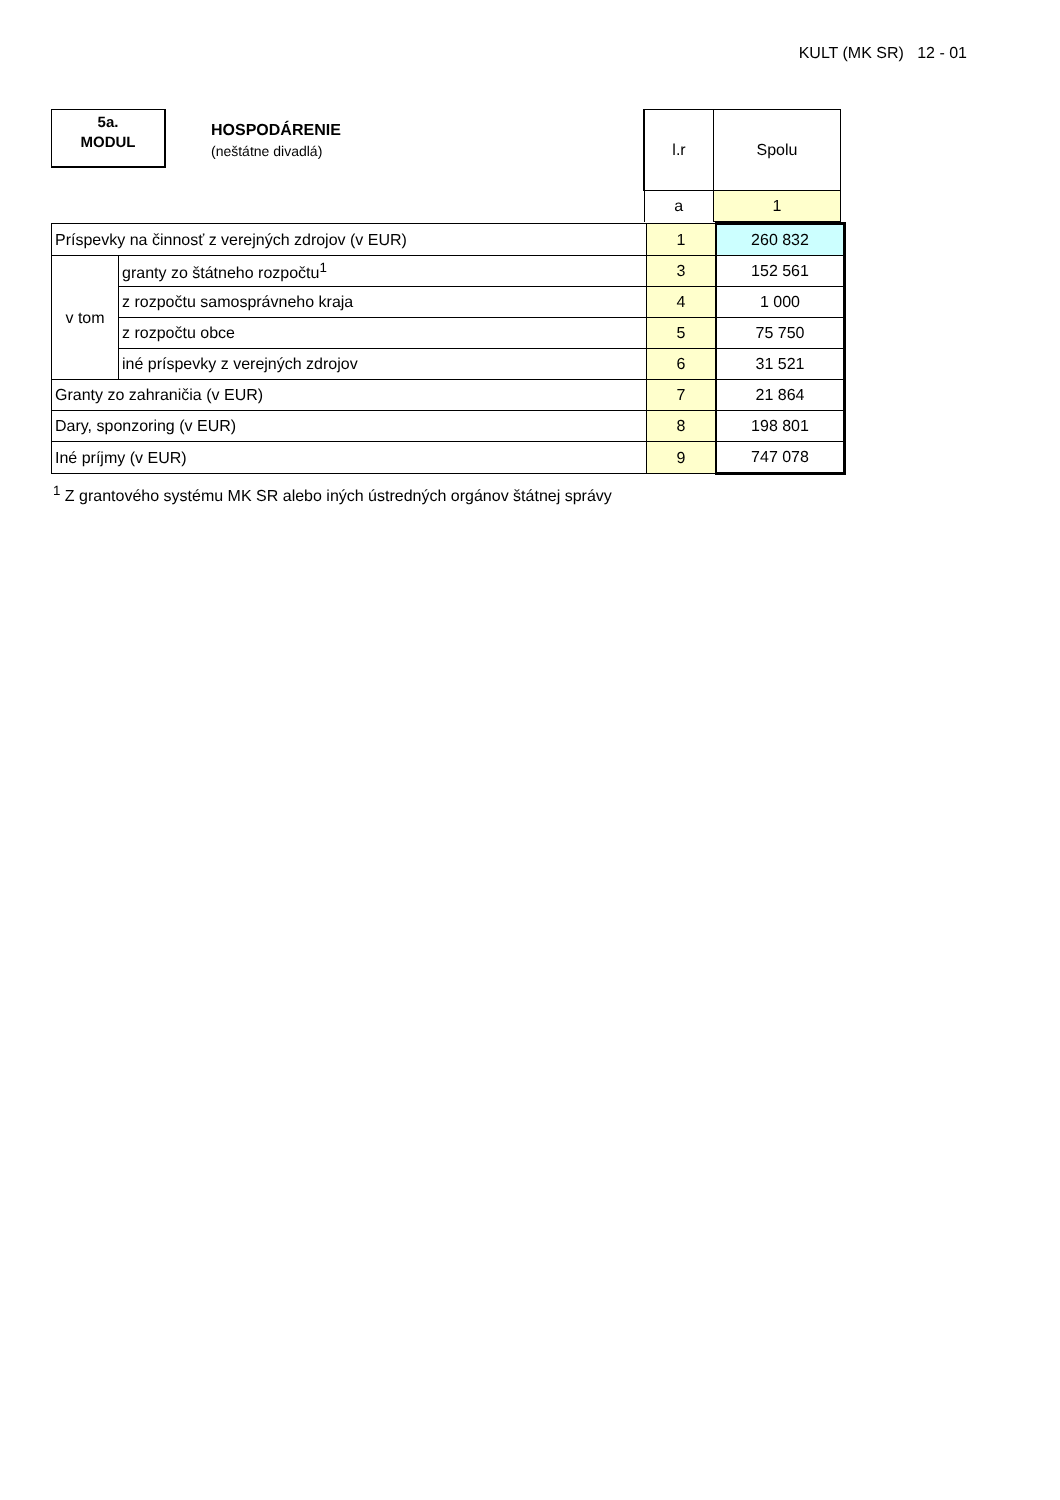KULT (MK SR) 12 - 01
5a.
MODUL
HOSPODÁRENIE
(neštátne divadlá)
| l.r | Spolu |
| a | 1 |
| Príspevky na činnosť z verejných zdrojov (v EUR) | | 1 | 260 832 |
| v tom | granty zo štátneho rozpočtu<sup>1</sup> | 3 | 152 561 |
| | z rozpočtu samosprávneho kraja | 4 | 1 000 |
| | z rozpočtu obce | 5 | 75 750 |
| | iné príspevky z verejných zdrojov | 6 | 31 521 |
| Granty zo zahraničia (v EUR) | | 7 | 21 864 |
| Dary, sponzoring (v EUR) | | 8 | 198 801 |
| Iné príjmy (v EUR) | | 9 | 747 078 |
<sup>1</sup> Z grantového systému MK SR alebo iných ústredných orgánov štátnej správy